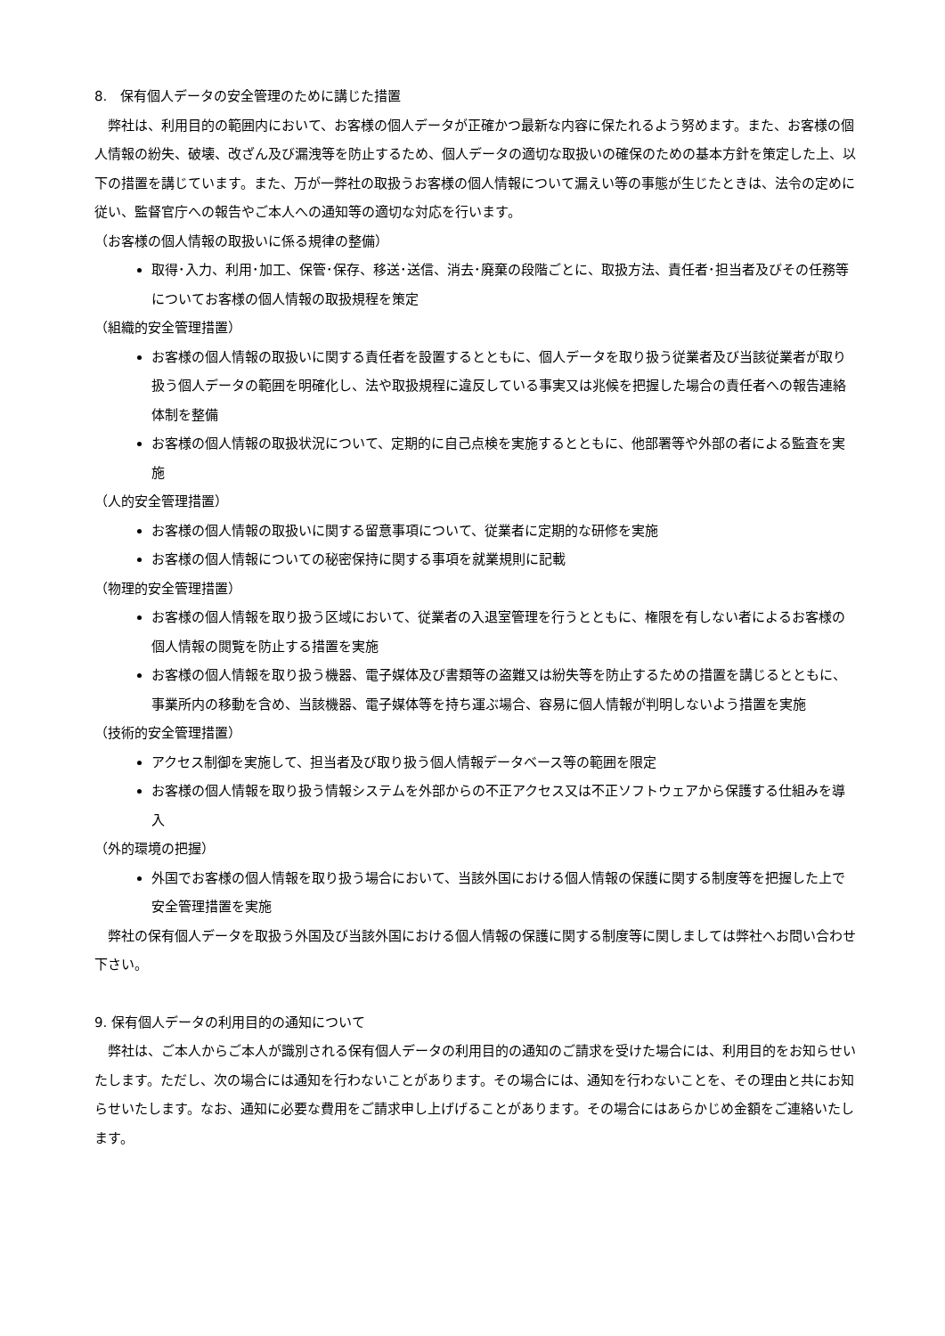8.　保有個人データの安全管理のために講じた措置
　弊社は、利用目的の範囲内において、お客様の個人データが正確かつ最新な内容に保たれるよう努めます。また、お客様の個人情報の紛失、破壊、改ざん及び漏洩等を防止するため、個人データの適切な取扱いの確保のための基本方針を策定した上、以下の措置を講じています。また、万が一弊社の取扱うお客様の個人情報について漏えい等の事態が生じたときは、法令の定めに従い、監督官庁への報告やご本人への通知等の適切な対応を行います。
（お客様の個人情報の取扱いに係る規律の整備）
取得･入力、利用･加工、保管･保存、移送･送信、消去･廃棄の段階ごとに、取扱方法、責任者･担当者及びその任務等についてお客様の個人情報の取扱規程を策定
（組織的安全管理措置）
お客様の個人情報の取扱いに関する責任者を設置するとともに、個人データを取り扱う従業者及び当該従業者が取り扱う個人データの範囲を明確化し、法や取扱規程に違反している事実又は兆候を把握した場合の責任者への報告連絡体制を整備
お客様の個人情報の取扱状況について、定期的に自己点検を実施するとともに、他部署等や外部の者による監査を実施
（人的安全管理措置）
お客様の個人情報の取扱いに関する留意事項について、従業者に定期的な研修を実施
お客様の個人情報についての秘密保持に関する事項を就業規則に記載
（物理的安全管理措置）
お客様の個人情報を取り扱う区域において、従業者の入退室管理を行うとともに、権限を有しない者によるお客様の個人情報の閲覧を防止する措置を実施
お客様の個人情報を取り扱う機器、電子媒体及び書類等の盗難又は紛失等を防止するための措置を講じるとともに、事業所内の移動を含め、当該機器、電子媒体等を持ち運ぶ場合、容易に個人情報が判明しないよう措置を実施
（技術的安全管理措置）
アクセス制御を実施して、担当者及び取り扱う個人情報データベース等の範囲を限定
お客様の個人情報を取り扱う情報システムを外部からの不正アクセス又は不正ソフトウェアから保護する仕組みを導入
（外的環境の把握）
外国でお客様の個人情報を取り扱う場合において、当該外国における個人情報の保護に関する制度等を把握した上で安全管理措置を実施
　弊社の保有個人データを取扱う外国及び当該外国における個人情報の保護に関する制度等に関しましては弊社へお問い合わせ下さい。
9. 保有個人データの利用目的の通知について
　弊社は、ご本人からご本人が識別される保有個人データの利用目的の通知のご請求を受けた場合には、利用目的をお知らせいたします。ただし、次の場合には通知を行わないことがあります。その場合には、通知を行わないことを、その理由と共にお知らせいたします。なお、通知に必要な費用をご請求申し上げげることがあります。その場合にはあらかじめ金額をご連絡いたします。